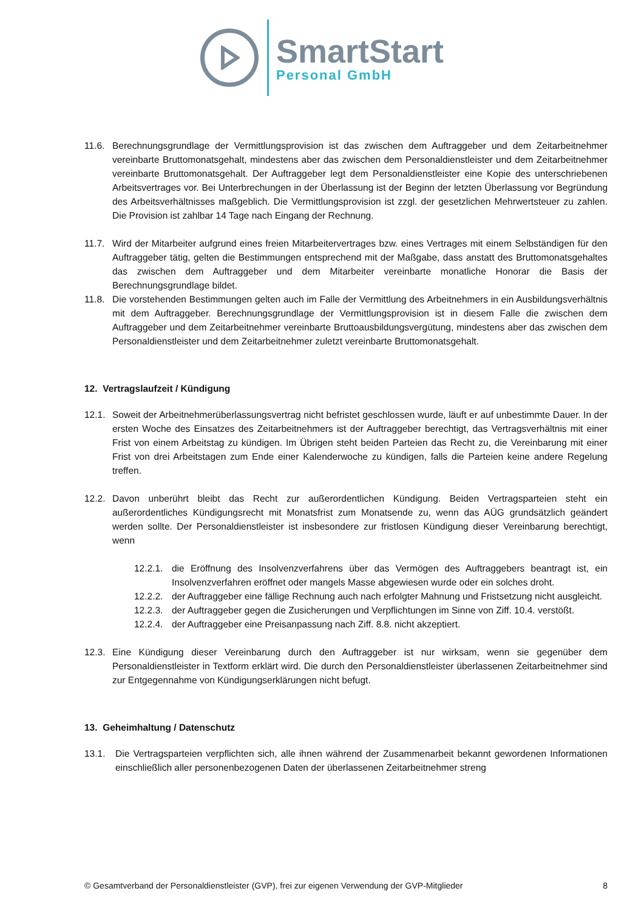SmartStart
Personal GmbH
11.6. Berechnungsgrundlage der Vermittlungsprovision ist das zwischen dem Auftraggeber und dem Zeitarbeitnehmer vereinbarte Bruttomonatsgehalt, mindestens aber das zwischen dem Personaldienstleister und dem Zeitarbeitnehmer vereinbarte Bruttomonatsgehalt. Der Auftraggeber legt dem Personaldienstleister eine Kopie des unterschriebenen Arbeitsvertrages vor. Bei Unterbrechungen in der Überlassung ist der Beginn der letzten Überlassung vor Begründung des Arbeitsverhältnisses maßgeblich. Die Vermittlungsprovision ist zzgl. der gesetzlichen Mehrwertsteuer zu zahlen. Die Provision ist zahlbar 14 Tage nach Eingang der Rechnung.
11.7. Wird der Mitarbeiter aufgrund eines freien Mitarbeitervertrages bzw. eines Vertrages mit einem Selbständigen für den Auftraggeber tätig, gelten die Bestimmungen entsprechend mit der Maßgabe, dass anstatt des Bruttomonatsgehaltes das zwischen dem Auftraggeber und dem Mitarbeiter vereinbarte monatliche Honorar die Basis der Berechnungsgrundlage bildet.
11.8. Die vorstehenden Bestimmungen gelten auch im Falle der Vermittlung des Arbeitnehmers in ein Ausbildungsverhältnis mit dem Auftraggeber. Berechnungsgrundlage der Vermittlungsprovision ist in diesem Falle die zwischen dem Auftraggeber und dem Zeitarbeitnehmer vereinbarte Bruttoausbildungsvergütung, mindestens aber das zwischen dem Personaldienstleister und dem Zeitarbeitnehmer zuletzt vereinbarte Bruttomonatsgehalt.
12. Vertragslaufzeit / Kündigung
12.1. Soweit der Arbeitnehmerüberlassungsvertrag nicht befristet geschlossen wurde, läuft er auf unbestimmte Dauer. In der ersten Woche des Einsatzes des Zeitarbeitnehmers ist der Auftraggeber berechtigt, das Vertragsverhältnis mit einer Frist von einem Arbeitstag zu kündigen. Im Übrigen steht beiden Parteien das Recht zu, die Vereinbarung mit einer Frist von drei Arbeitstagen zum Ende einer Kalenderwoche zu kündigen, falls die Parteien keine andere Regelung treffen.
12.2. Davon unberührt bleibt das Recht zur außerordentlichen Kündigung. Beiden Vertragsparteien steht ein außerordentliches Kündigungsrecht mit Monatsfrist zum Monatsende zu, wenn das AÜG grundsätzlich geändert werden sollte. Der Personaldienstleister ist insbesondere zur fristlosen Kündigung dieser Vereinbarung berechtigt, wenn
12.2.1. die Eröffnung des Insolvenzverfahrens über das Vermögen des Auftraggebers beantragt ist, ein Insolvenzverfahren eröffnet oder mangels Masse abgewiesen wurde oder ein solches droht.
12.2.2. der Auftraggeber eine fällige Rechnung auch nach erfolgter Mahnung und Fristsetzung nicht ausgleicht.
12.2.3. der Auftraggeber gegen die Zusicherungen und Verpflichtungen im Sinne von Ziff. 10.4. verstößt.
12.2.4. der Auftraggeber eine Preisanpassung nach Ziff. 8.8. nicht akzeptiert.
12.3. Eine Kündigung dieser Vereinbarung durch den Auftraggeber ist nur wirksam, wenn sie gegenüber dem Personaldienstleister in Textform erklärt wird. Die durch den Personaldienstleister überlassenen Zeitarbeitnehmer sind zur Entgegennahme von Kündigungserklärungen nicht befugt.
13. Geheimhaltung / Datenschutz
13.1. Die Vertragsparteien verpflichten sich, alle ihnen während der Zusammenarbeit bekannt gewordenen Informationen einschließlich aller personenbezogenen Daten der überlassenen Zeitarbeitnehmer streng
© Gesamtverband der Personaldienstleister (GVP), frei zur eigenen Verwendung der GVP-Mitglieder 8